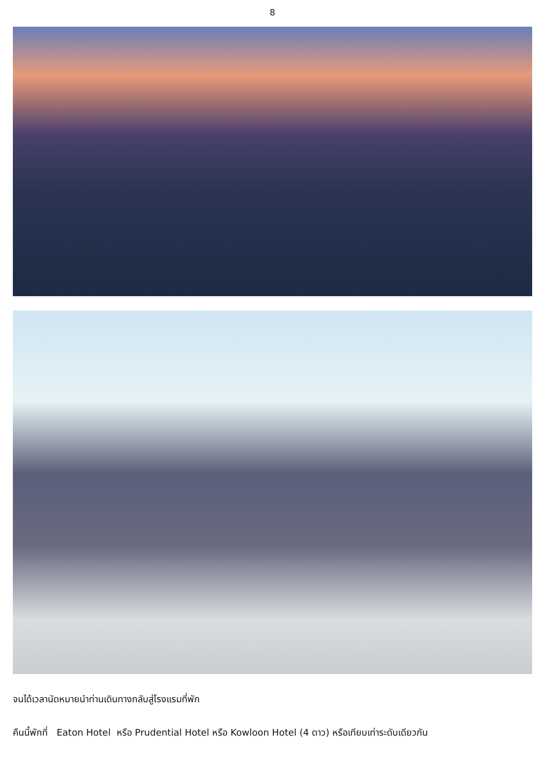8
จนได้เวลานัดหมายนำท่านเดินทางกลับสู่โรงแรมที่พัก
คืนนี้พักที่ Eaton Hotel หรือ Prudential Hotel หรือ Kowloon Hotel (4 ดาว) หรือเทียบเท่าระดับเดียวกัน